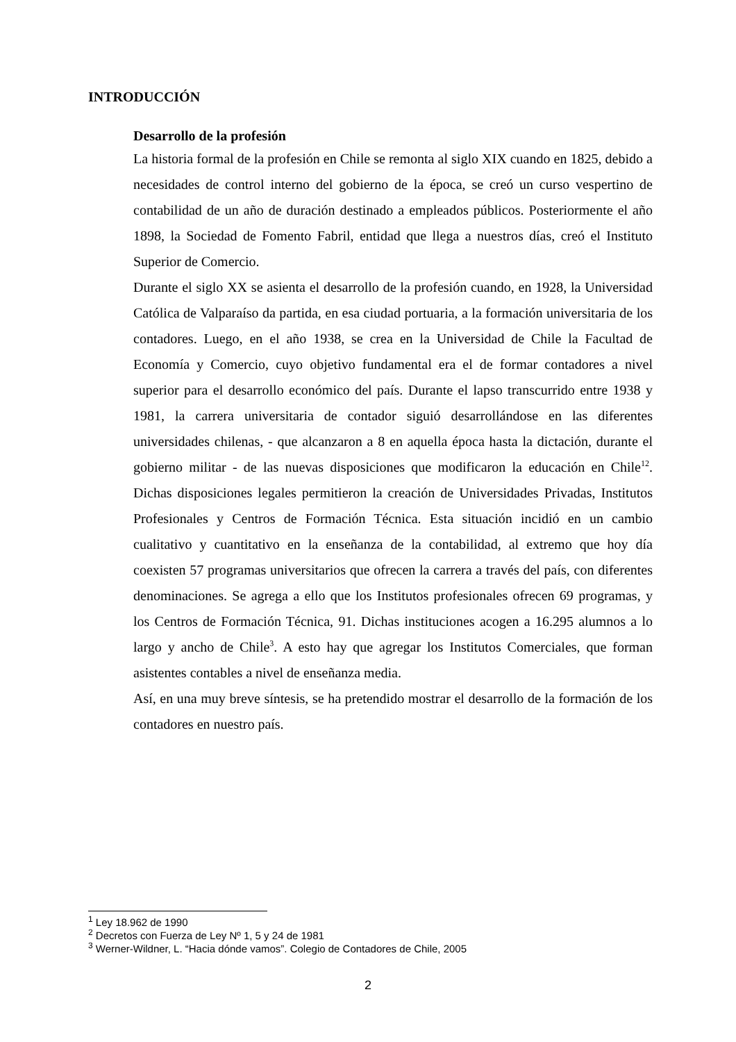INTRODUCCIÓN
Desarrollo de la profesión
La historia formal de la profesión en Chile se remonta al siglo XIX cuando en 1825, debido a necesidades de control interno del gobierno de la época, se creó un curso vespertino de contabilidad de un año de duración destinado a empleados públicos. Posteriormente el año 1898, la Sociedad de Fomento Fabril, entidad que llega a nuestros días, creó el Instituto Superior de Comercio.
Durante el siglo XX se asienta el desarrollo de la profesión cuando, en 1928, la Universidad Católica de Valparaíso da partida, en esa ciudad portuaria, a la formación universitaria de los contadores. Luego, en el año 1938, se crea en la Universidad de Chile la Facultad de Economía y Comercio, cuyo objetivo fundamental era el de formar contadores a nivel superior para el desarrollo económico del país. Durante el lapso transcurrido entre 1938 y 1981, la carrera universitaria de contador siguió desarrollándose en las diferentes universidades chilenas, - que alcanzaron a 8 en aquella época hasta la dictación, durante el gobierno militar - de las nuevas disposiciones que modificaron la educación en Chile<sup>12</sup>. Dichas disposiciones legales permitieron la creación de Universidades Privadas, Institutos Profesionales y Centros de Formación Técnica. Esta situación incidió en un cambio cualitativo y cuantitativo en la enseñanza de la contabilidad, al extremo que hoy día coexisten 57 programas universitarios que ofrecen la carrera a través del país, con diferentes denominaciones. Se agrega a ello que los Institutos profesionales ofrecen 69 programas, y los Centros de Formación Técnica, 91. Dichas instituciones acogen a 16.295 alumnos a lo largo y ancho de Chile<sup>3</sup>. A esto hay que agregar los Institutos Comerciales, que forman asistentes contables a nivel de enseñanza media.
Así, en una muy breve síntesis, se ha pretendido mostrar el desarrollo de la formación de los contadores en nuestro país.
<sup>1</sup> Ley 18.962 de 1990
<sup>2</sup> Decretos con Fuerza de Ley Nº 1, 5 y 24 de 1981
<sup>3</sup> Werner-Wildner, L. “Hacia dónde vamos”. Colegio de Contadores de Chile, 2005
2